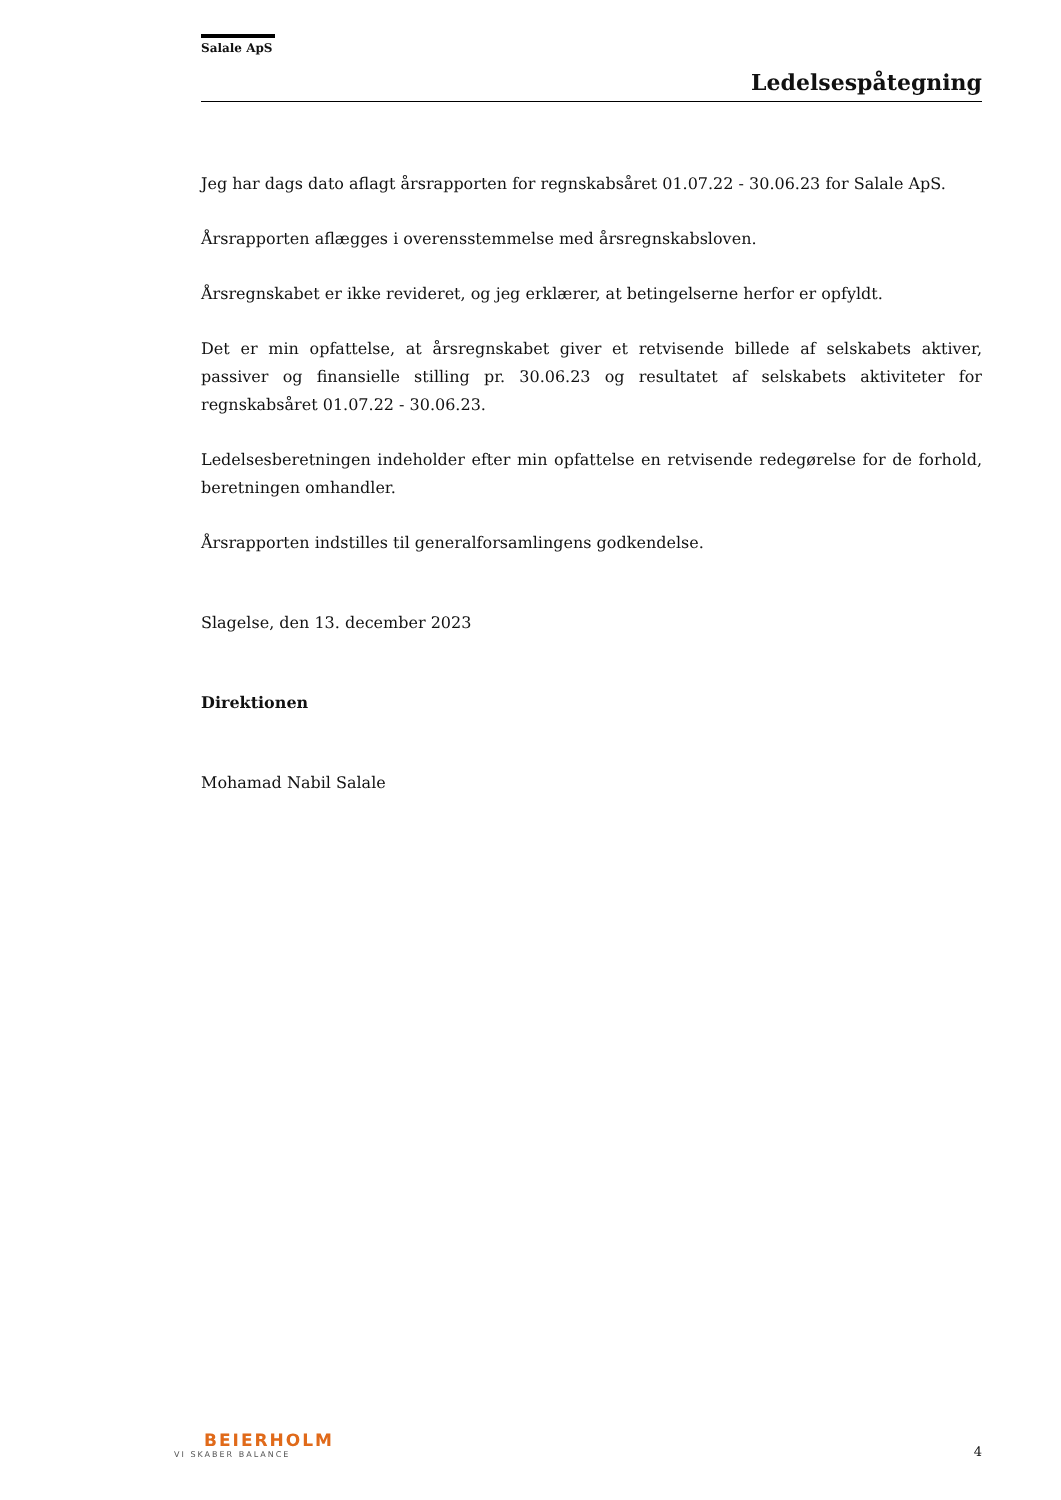Salale ApS
Ledelsespåtegning
Jeg har dags dato aflagt årsrapporten for regnskabsåret 01.07.22 - 30.06.23 for Salale ApS.
Årsrapporten aflægges i overensstemmelse med årsregnskabsloven.
Årsregnskabet er ikke revideret, og jeg erklærer, at betingelserne herfor er opfyldt.
Det er min opfattelse, at årsregnskabet giver et retvisende billede af selskabets aktiver, passiver og finansielle stilling pr. 30.06.23 og resultatet af selskabets aktiviteter for regnskabsåret 01.07.22 - 30.06.23.
Ledelsesberetningen indeholder efter min opfattelse en retvisende redegørelse for de forhold, beretningen omhandler.
Årsrapporten indstilles til generalforsamlingens godkendelse.
Slagelse, den 13. december 2023
Direktionen
Mohamad Nabil Salale
BEIERHOLM
VI SKABER BALANCE
4